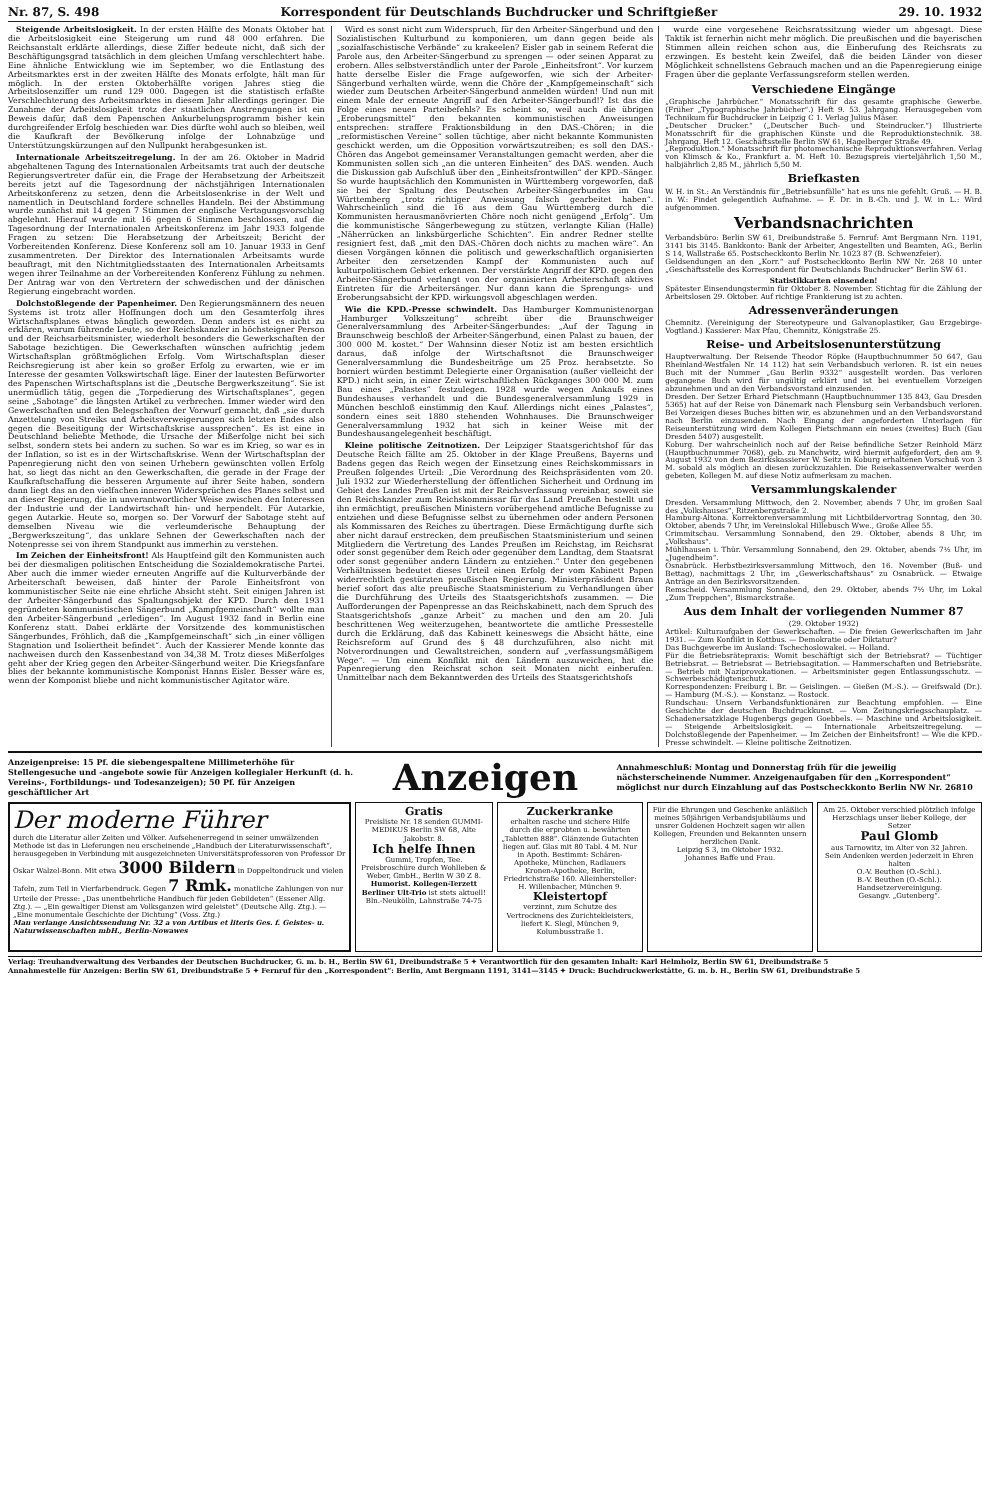Nr. 87, S. 498 Korrespondent für Deutschlands Buchdrucker und Schriftgießer 29. 10. 1932
Steigende Arbeitslosigkeit. In der ersten Hälfte des Monats Oktober hat die Arbeitslosigkeit eine Steigerung um rund 48 000 erfahren. Die Reichsanstalt erklärte allerdings, diese Ziffer bedeute nicht, daß sich der Beschäftigungsgrad tatsächlich in dem gleichen Umfang verschlechtert habe. Eine ähnliche Entwicklung wie im September, wo die Entlastung des Arbeitsmarktes erst in der zweiten Hälfte des Monats erfolgte, hält man für möglich. In der ersten Oktoberhälfte vorigen Jahres stieg die Arbeitslosenziffer um rund 129 000. Dagegen ist die statistisch erfaßte Verschlechterung des Arbeitsmarktes in diesem Jahr allerdings geringer. Die Zunahme der Arbeitslosigkeit trotz der staatlichen Anstrengungen ist ein Beweis dafür, daß dem Papenschen Ankurbelungsprogramm bisher kein durchgreifender Erfolg beschieden war. Dies dürfte wohl auch so bleiben, weil die Kaufkraft der Bevölkerung infolge der Lohnabzüge und Unterstützungskürzungen auf den Nullpunkt herabgesunken ist.
Internationale Arbeitszeitregelung. In der am 26. Oktober in Madrid abgehaltenen Tagung des Internationalen Arbeitsamts trat auch der deutsche Regierungsvertreter dafür ein, die Frage der Herabsetzung der Arbeitszeit bereits jetzt auf die Tagesordnung der nächstjährigen Internationalen Arbeitskonferenz zu setzen, denn die Arbeitslosenkrise in der Welt und namentlich in Deutschland fordere schnelles Handeln. Bei der Abstimmung wurde zunächst mit 14 gegen 7 Stimmen der englische Vertagungsvorschlag abgelehnt. Hierauf wurde mit 16 gegen 6 Stimmen beschlossen, auf die Tagesordnung der Internationalen Arbeitskonferenz im Jahr 1933 folgende Fragen zu setzen: Die Herabsetzung der Arbeitszeit; Bericht der Vorbereitenden Konferenz. Diese Konferenz soll am 10. Januar 1933 in Genf zusammentreten. Der Direktor des Internationalen Arbeitsamts wurde beauftragt, mit den Nichtmitgliedsstaaten des Internationalen Arbeitsamts wegen ihrer Teilnahme an der Vorbereitenden Konferenz Fühlung zu nehmen. Der Antrag war von den Vertretern der schwedischen und der dänischen Regierung eingebracht worden.
Dolchstoßlegende der Papenheimer. Den Regierungsmännern des neuen Systems ist trotz aller Hoffnungen doch um den Gesamterfolg ihres Wirtschaftsplanes etwas bänglich geworden. Denn anders ist es nicht zu erklären, warum führende Leute, so der Reichskanzler in höchsteigner Person und der Reichsarbeitsminister, wiederholt besonders die Gewerkschaften der Sabotage bezichtigen. Die Gewerkschaften wünschen aufrichtig jedem Wirtschaftsplan größtmöglichen Erfolg. Vom Wirtschaftsplan dieser Reichsregierung ist aber kein so großer Erfolg zu erwarten, wie er im Interesse der gesamten Volkswirtschaft läge. Einer der lautesten Befürworter des Papenschen Wirtschaftsplans ist die „Deutsche Bergwerkszeitung“. Sie ist unermüdlich tätig, gegen die „Torpedierung des Wirtschaftsplanes“, gegen seine „Sabotage“ die längsten Artikel zu verbrechen. Immer wieder wird den Gewerkschaften und den Belegschaften der Vorwurf gemacht, daß „sie durch Anzettelung von Streiks und Arbeitsverweigerungen sich letzten Endes also gegen die Beseitigung der Wirtschaftskrise aussprechen“. Es ist eine in Deutschland beliebte Methode, die Ursache der Mißerfolge nicht bei sich selbst, sondern stets bei andern zu suchen. So war es im Krieg, so war es in der Inflation, so ist es in der Wirtschaftskrise. Wenn der Wirtschaftsplan der Papenregierung nicht den von seinen Urhebern gewünschten vollen Erfolg hat, so liegt das nicht an den Gewerkschaften, die gerade in der Frage der Kaufkraftschaffung die besseren Argumente auf ihrer Seite haben, sondern dann liegt das an den vielfachen inneren Widersprüchen des Planes selbst und an dieser Regierung, die in unverantwortlicher Weise zwischen den Interessen der Industrie und der Landwirtschaft hin- und herpendelt. Für Autarkie, gegen Autarkie. Heute so, morgen so. Der Vorwurf der Sabotage steht auf demselben Niveau wie die verleumderische Behauptung der „Bergwerkszeitung“, das unklare Sehnen der Gewerkschaften nach der Notenpresse sei von ihrem Standpunkt aus immerhin zu verstehen.
Im Zeichen der Einheitsfront! Als Hauptfeind gilt den Kommunisten auch bei der diesmaligen politischen Entscheidung die Sozialdemokratische Partei. Aber auch die immer wieder erneuten Angriffe auf die Kulturverbände der Arbeiterschaft beweisen, daß hinter der Parole Einheitsfront von kommunistischer Seite nie eine ehrliche Absicht steht. Seit einigen Jahren ist der Arbeiter-Sängerbund das Spaltungsobjekt der KPD. Durch den 1931 gegründeten kommunistischen Sängerbund „Kampfgemeinschaft“ wollte man den Arbeiter-Sängerbund „erledigen“. Im August 1932 fand in Berlin eine Konferenz statt. Dabei erklärte der Vorsitzende des kommunistischen Sängerbundes, Fröhlich, daß die „Kampfgemeinschaft“ sich „in einer völligen Stagnation und Isoliertheit befindet“. Auch der Kassierer Mende konnte das nachweisen durch den Kassenbestand von 34,38 M. Trotz dieses Mißerfolges geht aber der Krieg gegen den Arbeiter-Sängerbund weiter. Die Kriegsfanfare blies der bekannte kommunistische Komponist Hanns Eisler. Besser wäre es, wenn der Komponist bliebe und nicht kommunistischer Agitator wäre.
Wird es sonst nicht zum Widerspruch, für den Arbeiter-Sängerbund und den Sozialistischen Kulturbund zu komponieren, um dann gegen beide als „sozialfaschistische Verbände“ zu krakeelen? Eisler gab in seinem Referat die Parole aus, den Arbeiter-Sängerbund zu sprengen — oder seinen Apparat zu erobern. Alles selbstverständlich unter der Parole „Einheitsfront“. Vor kurzem hatte derselbe Eisler die Frage aufgeworfen, wie sich der Arbeiter-Sängerbund verhalten würde, wenn die Chöre der „Kampfgemeinschaft“ sich wieder zum Deutschen Arbeiter-Sängerbund anmelden würden! Und nun mit einem Male der erneute Angriff auf den Arbeiter-Sängerbund!? Ist das die Folge eines neuen Parteibefehls? Es scheint so, weil auch die übrigen „Eroberungsmittel“ den bekannten kommunistischen Anweisungen entsprechen: straffere Fraktionsbildung in den DAS.-Chören; in die „reformistischen Vereine“ sollen tüchtige, aber nicht bekannte Kommunisten geschickt werden, um die Opposition vorwärtszutreiben; es soll den DAS.-Chören das Angebot gemeinsamer Veranstaltungen gemacht werden, aber die Kommunisten sollen sich „an die unteren Einheiten“ des DAS. wenden. Auch die Diskussion gab Aufschluß über den „Einheitsfrontwillen“ der KPD.-Sänger. So wurde hauptsächlich den Kommunisten in Württemberg vorgeworfen, daß sie bei der Spaltung des Deutschen Arbeiter-Sängerbundes im Gau Württemberg „trotz richtiger Anweisung falsch gearbeitet haben“. Wahrscheinlich sind die 16 aus dem Gau Württemberg durch die Kommunisten herausmanövrierten Chöre noch nicht genügend „Erfolg“. Um die kommunistische Sängerbewegung zu stützen, verlangte Kilian (Halle) „Näherrücken an linksbürgerliche Schichten“. Ein andrer Redner stellte resigniert fest, daß „mit den DAS.-Chören doch nichts zu machen wäre“. An diesen Vorgängen können die politisch und gewerkschaftlich organisierten Arbeiter den zersetzenden Kampf der Kommunisten auch auf kulturpolitischem Gebiet erkennen. Der verstärkte Angriff der KPD. gegen den Arbeiter-Sängerbund verlangt von der organisierten Arbeiterschaft aktives Eintreten für die Arbeitersänger. Nur dann kann die Sprengungs- und Eroberungsabsicht der KPD. wirkungsvoll abgeschlagen werden.
Wie die KPD.-Presse schwindelt. Das Hamburger Kommunistenorgan „Hamburger Volkszeitung“ schreibt über die Braunschweiger Generalversammlung des Arbeiter-Sängerbundes: „Auf der Tagung in Braunschweig beschloß der Arbeiter-Sängerbund, einen Palast zu bauen, der 300 000 M. kostet.“ Der Wahnsinn dieser Notiz ist am besten ersichtlich daraus, daß infolge der Wirtschaftsnot die Braunschweiger Generalversammlung die Bundesbeiträge um 25 Proz. herabsetzte. So borniert würden bestimmt Delegierte einer Organisation (außer vielleicht der KPD.) nicht sein, in einer Zeit wirtschaftlichen Rückganges 300 000 M. zum Bau eines „Palastes“ festzulegen. 1928 wurde wegen Ankaufs eines Bundeshauses verhandelt und die Bundesgeneralversammlung 1929 in München beschloß einstimmig den Kauf. Allerdings nicht eines „Palastes“, sondern eines seit 1880 stehenden Wohnhauses. Die Braunschweiger Generalversammlung 1932 hat sich in keiner Weise mit der Bundeshausangelegenheit beschäftigt.
Kleine politische Zeitnotizen. Der Leipziger Staatsgerichtshof für das Deutsche Reich fällte am 25. Oktober in der Klage Preußens, Bayerns und Badens gegen das Reich wegen der Einsetzung eines Reichskommissars in Preußen folgendes Urteil: „Die Verordnung des Reichspräsidenten vom 20. Juli 1932 zur Wiederherstellung der öffentlichen Sicherheit und Ordnung im Gebiet des Landes Preußen ist mit der Reichsverfassung vereinbar, soweit sie den Reichskanzler zum Reichskommissar für das Land Preußen bestellt und ihn ermächtigt, preußischen Ministern vorübergehend amtliche Befugnisse zu entziehen und diese Befugnisse selbst zu übernehmen oder andern Personen als Kommissaren des Reiches zu übertragen. Diese Ermächtigung durfte sich aber nicht darauf erstrecken, dem preußischen Staatsministerium und seinen Mitgliedern die Vertretung des Landes Preußen im Reichstag, im Reichsrat oder sonst gegenüber dem Reich oder gegenüber dem Landtag, dem Staatsrat oder sonst gegenüber andern Ländern zu entziehen.“ Unter den gegebenen Verhältnissen bedeutet dieses Urteil einen Erfolg der vom Kabinett Papen widerrechtlich gestürzten preußischen Regierung. Ministerpräsident Braun berief sofort das alte preußische Staatsministerium zu Verhandlungen über die Durchführung des Urteils des Staatsgerichtshofs zusammen. — Die Aufforderungen der Papenpresse an das Reichskabinett, nach dem Spruch des Staatsgerichtshofs „ganze Arbeit“ zu machen und den am 20. Juli beschrittenen Weg weiterzugehen, beantwortete die amtliche Pressestelle durch die Erklärung, daß das Kabinett keineswegs die Absicht hätte, eine Reichsreform auf Grund des § 48 durchzuführen, also nicht mit Notverordnungen und Gewaltstreichen, sondern auf „verfassungsmäßigem Wege“. — Um einem Konflikt mit den Ländern auszuweichen, hat die Papenregierung den Reichsrat schon seit Monaten nicht einberufen. Unmittelbar nach dem Bekanntwerden des Urteils des Staatsgerichtshofs
wurde eine vorgesehene Reichsratssitzung wieder um abgesagt. Diese Taktik ist fernerhin nicht mehr möglich. Die preußischen und die bayerischen Stimmen allein reichen schon aus, die Einberufung des Reichsrats zu erzwingen. Es besteht kein Zweifel, daß die beiden Länder von dieser Möglichkeit schnellstens Gebrauch machen und an die Papenregierung einige Fragen über die geplante Verfassungsreform stellen werden.
Verschiedene Eingänge
„Graphische Jahrbücher.“ Monatsschrift für das gesamte graphische Gewerbe. (Früher „Typographische Jahrbücher“.) Heft 9. 53. Jahrgang. Herausgegeben vom Technikum für Buchdrucker in Leipzig C 1. Verlag Julius Mäser.
„Deutscher Drucker.“ („Deutscher Buch- und Steindrucker.“) Illustrierte Monatsschrift für die graphischen Künste und die Reproduktionstechnik. 38. Jahrgang. Heft 12. Geschäftsstelle Berlin SW 61, Hagelberger Straße 49.
„Reproduktion.“ Monatsschrift für photomechanische Reproduktionsverfahren. Verlag von Klimsch & Ko., Frankfurt a. M. Heft 10. Bezugspreis vierteljährlich 1,50 M., halbjährlich 2,85 M., jährlich 5,50 M.
Briefkasten
W. H. in St.: An Verständnis für „Betriebsunfälle“ hat es uns nie gefehlt. Gruß. — H. B. in W.: Findet gelegentlich Aufnahme. — F. Dr. in B.-Ch. und J. W. in L.: Wird aufgenommen.
Verbandsnachrichten
Verbandsbüro: Berlin SW 61, Dreibundstraße 5. Fernruf: Amt Bergmann Nrn. 1191, 3141 bis 3145. Bankkonto: Bank der Arbeiter, Angestellten und Beamten, AG., Berlin S 14, Wallstraße 65. Postscheckkonto Berlin Nr. 1023 87 (B. Schwenzfeier).
Geldsendungen an den „Korr.“ auf Postscheckkonto Berlin NW Nr. 268 10 unter „Geschäftsstelle des Korrespondent für Deutschlands Buchdrucker“ Berlin SW 61.
Statistikkarten einsenden!
Spätester Einsendungstermin für Oktober 8. November. Stichtag für die Zählung der Arbeitslosen 29. Oktober. Auf richtige Frankierung ist zu achten.
Adressenveränderungen
Chemnitz. (Vereinigung der Stereotypeure und Galvanoplastiker, Gau Erzgebirge-Vogtland.) Kassierer: Max Pfau, Chemnitz, Königstraße 25.
Reise- und Arbeitslosenunterstützung
Hauptverwaltung. Der Reisende Theodor Röpke (Hauptbuchnummer 50 647, Gau Rheinland-Westfalen Nr. 14 112) hat sein Verbandsbuch verloren. R. ist ein neues Buch mit der Nummer „Gau Berlin 9332“ ausgestellt worden. Das verloren gegangene Buch wird für ungültig erklärt und ist bei eventuellem Vorzeigen abzunehmen und an den Verbandsvorstand einzusenden.
Dresden. Der Setzer Erhard Pietschmann (Hauptbuchnummer 135 843, Gau Dresden 5365) hat auf der Reise von Dänemark nach Flensburg sein Verbandsbuch verloren. Bei Vorzeigen dieses Buches bitten wir, es abzunehmen und an den Verbandsvorstand nach Berlin einzusenden. Nach Eingang der angeforderten Unterlagen für Reiseunterstützung wird dem Kollegen Pietschmann ein neues (zweites) Buch (Gau Dresden 5407) ausgestellt.
Koburg. Der wahrscheinlich noch auf der Reise befindliche Setzer Reinhold März (Hauptbuchnummer 7068), geb. zu Manchwitz, wird hiermit aufgefordert, den am 9. August 1932 von dem Bezirkskassierer W. Seitz in Koburg erhaltenen Vorschuß von 3 M. sobald als möglich an diesen zurückzuzahlen. Die Reisekassenverwalter werden gebeten, Kollegen M. auf diese Notiz aufmerksam zu machen.
Versammlungskalender
Dresden. Versammlung Mittwoch, den 2. November, abends 7 Uhr, im großen Saal des „Volkshauses“, Ritzenbergstraße 2.
Hamburg-Altona. Korrektorenversammlung mit Lichtbildervortrag Sonntag, den 30. Oktober, abends 7 Uhr, im Vereinslokal Hillebusch Wwe., Große Allee 55.
Crimmitschau. Versammlung Sonnabend, den 29. Oktober, abends 8 Uhr, im „Volkshaus“.
Mühlhausen i. Thür. Versammlung Sonnabend, den 29. Oktober, abends 7½ Uhr, im „Jugendheim“.
Osnabrück. Herbstbezirksversammlung Mittwoch, den 16. November (Buß- und Bettag), nachmittags 2 Uhr, im „Gewerkschaftshaus“ zu Osnabrück. — Etwaige Anträge an den Bezirksvorsitzenden.
Remscheid. Versammlung Sonnabend, den 29. Oktober, abends 7½ Uhr, im Lokal „Zum Treppchen“, Bismarckstraße.
Aus dem Inhalt der vorliegenden Nummer 87
(29. Oktober 1932)
Artikel: Kulturaufgaben der Gewerkschaften. — Die freien Gewerkschaften im Jahr 1931. — Zum Konflikt in Kottbus. — Demokratie oder Diktatur?
Das Buchgewerbe im Ausland: Tschechoslowakei. — Holland.
Für die Betriebsrätepraxis: Womit beschäftigt sich der Betriebsrat? — Tüchtiger Betriebsrat. — Betriebsrat — Betriebsagitation. — Hammerschaften und Betriebsräte. — Betrieb mit Naziprovokationen. — Arbeitsminister gegen Entlassungsschutz. — Schwerbeschädigtenschutz.
Korrespondenzen: Freiburg i. Br. — Geislingen. — Gießen (M.-S.). — Greifswald (Dr.). — Hamburg (M.-S.). — Konstanz. — Rostock.
Rundschau: Unsern Verbandsfunktionären zur Beachtung empfohlen. — Eine Geschichte der deutschen Buchdruckkunst. — Vom Zeitungskriegsschauplatz. — Schadenersatzklage Hugenbergs gegen Goebbels. — Maschine und Arbeitslosigkeit. — Steigende Arbeitslosigkeit. — Internationale Arbeitszeitregelung. — Dolchstoßlegende der Papenheimer. — Im Zeichen der Einheitsfront! — Wie die KPD.-Presse schwindelt. — Kleine politische Zeitnotizen.
Anzeigenpreise: 15 Pf. die siebengespaltene Millimeterhöhe für Stellengesuche und -angebote sowie für Anzeigen kollegialer Herkunft (d. h. Vereins-, Fortbildungs- und Todesanzeigen); 50 Pf. für Anzeigen geschäftlicher Art
Anzeigen
Annahmeschluß: Montag und Donnerstag früh für die jeweilig nächsterscheinende Nummer. Anzeigenaufgaben für den „Korrespondent“ möglichst nur durch Einzahlung auf das Postscheckkonto Berlin NW Nr. 26810
Der moderne Führer
durch die Literatur aller Zeiten und Völker. Aufsehenerregend in seiner umwälzenden Methode ist das in Lieferungen neu erscheinende „Handbuch der Literaturwissenschaft“, herausgegeben in Verbindung mit ausgezeichneten Universitätsprofessoren von Professor Dr Oskar Walzel-Bonn. Mit etwa 3000 Bildern in Doppeltondruck und vielen Tafeln, zum Teil in Vierfarbendruck. Gegen 7 Rmk. monatliche Zahlungen von nur
Urteile der Presse: „Das unentbehrliche Handbuch für jeden Gebildeten“ (Essener Allg. Ztg.). — „Ein gewaltiger Dienst am Volksganzen wird geleistet“ (Deutsche Allg. Ztg.). — „Eine monumentale Geschichte der Dichtung“ (Voss. Ztg.)
Man verlange Ansichtssendung Nr. 32 a von Artibus et literis Ges. f. Geistes- u. Naturwissenschaften mbH., Berlin-Nowawes
Gratis
Preisliste Nr. 18 senden GUMMI-MEDIKUS Berlin SW 68, Alte Jakobstr. 8.
Ich helfe Ihnen
Gummi, Tropfen, Tee. Preisbroschüre durch Wohlleben & Weber, GmbH., Berlin W 30 Z 8.
Humorist. Kollegen-Terzett Berliner Ult-Trio ist stets aktuell! Bln.-Neukölln, Lahnstraße 74-75
Zuckerkranke
erhalten rasche und sichere Hilfe durch die erprobten u. bewährten „Tabletten 888“. Glänzende Gutachten liegen auf. Glas mit 80 Tabl. 4 M. Nur in Apoth. Bestimmt: Schären-Apotheke, München, Radlauers Kronen-Apotheke, Berlin, Friedrichstraße 160. Alleinhersteller: H. Willenbacher, München 9.
Kleistertopf
verzinnt, zum Schutze des Vertrocknens des Zurichtekleisters, liefert K. Slegl, München 9, Kolumbusstraße 1.
Für die Ehrungen und Geschenke anläßlich meines 50jährigen Verbandsjubiläums und unsrer Goldenen Hochzeit sagen wir allen Kollegen, Freunden und Bekannten unsern herzlichen Dank.
Leipzig S 3, im Oktober 1932.
Johannes Baffe und Frau.
Am 25. Oktober verschied plötzlich infolge Herzschlags unser lieber Kollege, der Setzer
Paul Glomb
aus Tarnowitz, im Alter von 32 Jahren.
Sein Andenken werden jederzeit in Ehren halten
O.-V. Beuthen (O.-Schl.).
B.-V. Beuthen (O.-Schl.).
Handsetzervereinigung.
Gesangv. „Gutenberg“.
Verlag: Treuhandverwaltung des Verbandes der Deutschen Buchdrucker, G. m. b. H., Berlin SW 61, Dreibundstraße 5 ✦ Verantwortlich für den gesamten Inhalt: Karl Helmholz, Berlin SW 61, Dreibundstraße 5
Annahmestelle für Anzeigen: Berlin SW 61, Dreibundstraße 5 ✦ Fernruf für den „Korrespondent“: Berlin, Amt Bergmann 1191, 3141—3145 ✦ Druck: Buchdruckwerkstätte, G. m. b. H., Berlin SW 61, Dreibundstraße 5